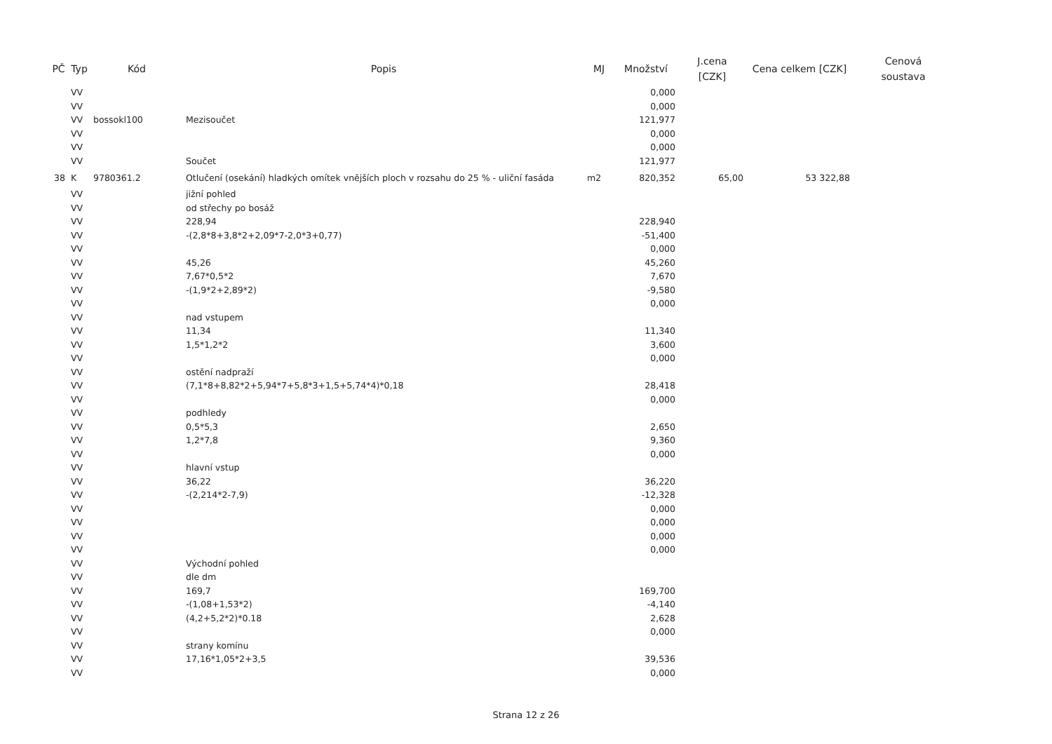| PČ | Typ | Kód | Popis | MJ | Množství | J.cena [CZK] | Cena celkem [CZK] | Cenová soustava |
| --- | --- | --- | --- | --- | --- | --- | --- | --- |
| | VV | | | | 0,000 | | | |
| | VV | | | | 0,000 | | | |
| | VV | bossokl100 | Mezisoučet | | 121,977 | | | |
| | VV | | | | 0,000 | | | |
| | VV | | | | 0,000 | | | |
| | VV | | Součet | | 121,977 | | | |
| 38 | K | 9780361.2 | Otlučení (osekání) hladkých omítek vnějších ploch v rozsahu do 25 % - uliční fasáda | m2 | 820,352 | 65,00 | 53 322,88 | |
| | VV | | jižní pohled | | | | | |
| | VV | | od střechy po bosáž | | | | | |
| | VV | | 228,94 | | 228,940 | | | |
| | VV | | -(2,8*8+3,8*2+2,09*7-2,0*3+0,77) | | -51,400 | | | |
| | VV | | | | 0,000 | | | |
| | VV | | 45,26 | | 45,260 | | | |
| | VV | | 7,67*0,5*2 | | 7,670 | | | |
| | VV | | -(1,9*2+2,89*2) | | -9,580 | | | |
| | VV | | | | 0,000 | | | |
| | VV | | nad vstupem | | | | | |
| | VV | | 11,34 | | 11,340 | | | |
| | VV | | 1,5*1,2*2 | | 3,600 | | | |
| | VV | | | | 0,000 | | | |
| | VV | | ostění nadpraží | | | | | |
| | VV | | (7,1*8+8,82*2+5,94*7+5,8*3+1,5+5,74*4)*0,18 | | 28,418 | | | |
| | VV | | | | 0,000 | | | |
| | VV | | podhledy | | | | | |
| | VV | | 0,5*5,3 | | 2,650 | | | |
| | VV | | 1,2*7,8 | | 9,360 | | | |
| | VV | | | | 0,000 | | | |
| | VV | | hlavní vstup | | | | | |
| | VV | | 36,22 | | 36,220 | | | |
| | VV | | -(2,214*2-7,9) | | -12,328 | | | |
| | VV | | | | 0,000 | | | |
| | VV | | | | 0,000 | | | |
| | VV | | | | 0,000 | | | |
| | VV | | | | 0,000 | | | |
| | VV | | Východní pohled | | | | | |
| | VV | | dle dm | | | | | |
| | VV | | 169,7 | | 169,700 | | | |
| | VV | | -(1,08+1,53*2) | | -4,140 | | | |
| | VV | | (4,2+5,2*2)*0.18 | | 2,628 | | | |
| | VV | | | | 0,000 | | | |
| | VV | | strany komínu | | | | | |
| | VV | | 17,16*1,05*2+3,5 | | 39,536 | | | |
| | VV | | | | 0,000 | | | |
Strana 12 z 26